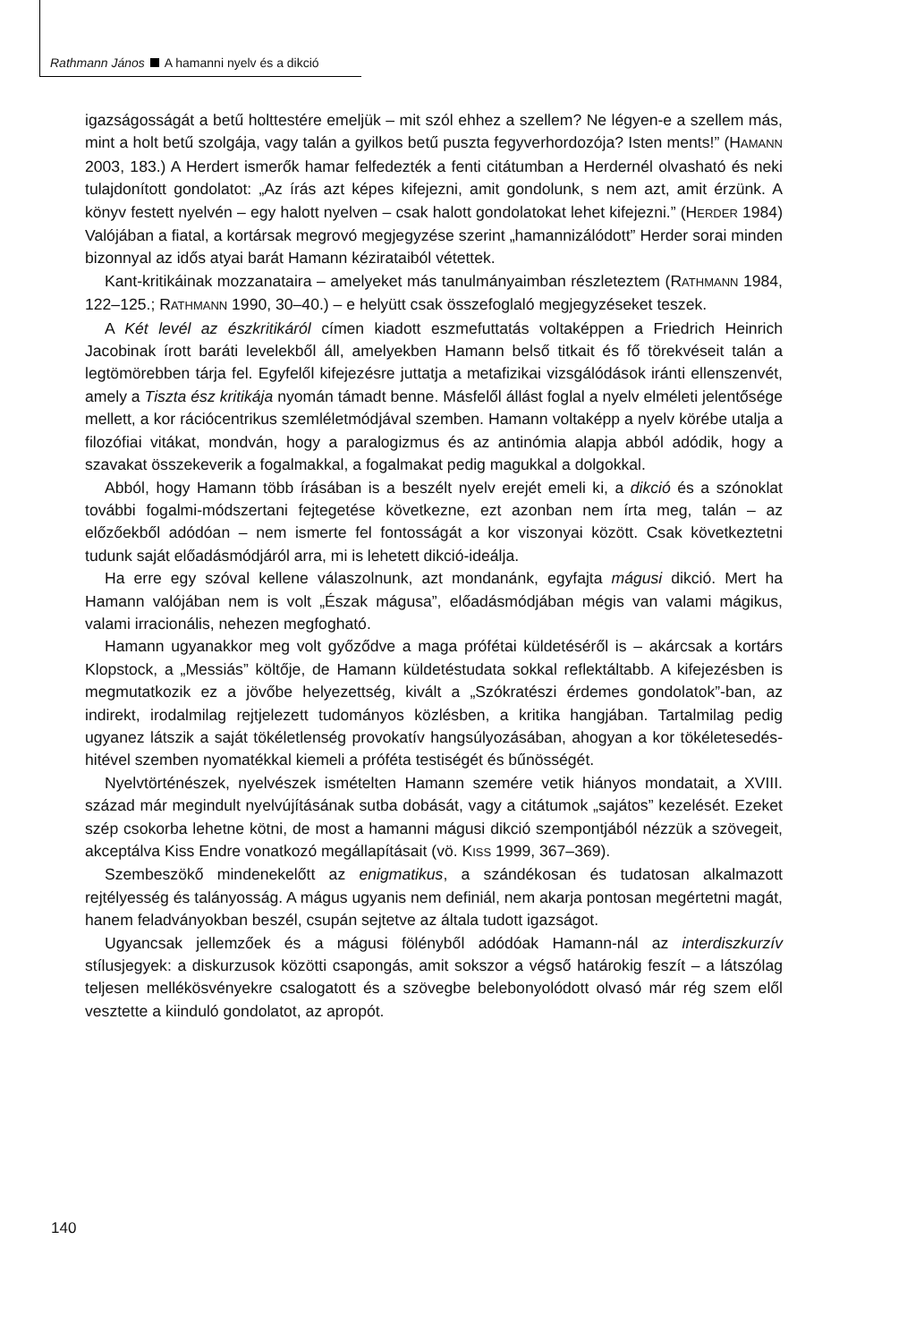Rathmann János A hamanni nyelv és a dikció
igazságosságát a betű holttestére emeljük – mit szól ehhez a szellem? Ne légyen-e a szellem más, mint a holt betű szolgája, vagy talán a gyilkos betű puszta fegyverhordozója? Isten ments!” (HAMANN 2003, 183.) A Herdert ismerők hamar felfedezték a fenti citátumban a Herdernél olvasható és neki tulajdonított gondolatot: „Az írás azt képes kifejezni, amit gondolunk, s nem azt, amit érzünk. A könyv festett nyelvén – egy halott nyelven – csak halott gondolatokat lehet kifejezni.” (HERDER 1984) Valójában a fiatal, a kortársak megrovó megjegyzése szerint „hamannizálódott” Herder sorai minden bizonnyal az idős atyai barát Hamann kézirataiból vétettek.
Kant-kritikáinak mozzanataira – amelyeket más tanulmányaimban részleteztem (RATHMANN 1984, 122–125.; RATHMANN 1990, 30–40.) – e helyütt csak összefoglaló megjegyzéseket teszek.
A Két levél az észkritikáról címen kiadott eszmefuttatás voltaképpen a Friedrich Heinrich Jacobinak írott baráti levelekből áll, amelyekben Hamann belső titkait és fő törekvéseit talán a legtömörebben tárja fel. Egyfelől kifejezésre juttatja a metafizikai vizsgálódások iránti ellenszenvét, amely a Tiszta ész kritikája nyomán támadt benne. Másfelől állást foglal a nyelv elméleti jelentősége mellett, a kor rációcentrikus szemléletmódjával szemben. Hamann voltaképp a nyelv körébe utalja a filozófiai vitákat, mondván, hogy a paralogizmus és az antinómia alapja abból adódik, hogy a szavakat összekeverik a fogalmakkal, a fogalmakat pedig magukkal a dolgokkal.
Abból, hogy Hamann több írásában is a beszélt nyelv erejét emeli ki, a dikció és a szónoklat további fogalmi-módszertani fejtegetése következne, ezt azonban nem írta meg, talán – az előzőekből adódóan – nem ismerte fel fontosságát a kor viszonyai között. Csak következtetni tudunk saját előadásmódjáról arra, mi is lehetett dikció-ideálja.
Ha erre egy szóval kellene válaszolnunk, azt mondanánk, egyfajta mágusi dikció. Mert ha Hamann valójában nem is volt „Észak mágusa”, előadásmódjában mégis van valami mágikus, valami irracionális, nehezen megfogható.
Hamann ugyanakkor meg volt győződve a maga prófétai küldetéséről is – akárcsak a kortárs Klopstock, a „Messiás” költője, de Hamann küldetéstudata sokkal reflektáltabb. A kifejezésben is megmutatkozik ez a jövőbe helyezettség, kivált a „Szókratészi érdemes gondolatok”-ban, az indirekt, irodalmilag rejtjelezett tudományos közlésben, a kritika hangjában. Tartalmilag pedig ugyanez látszik a saját tökéletlenség provokatív hangsúlyozásában, ahogyan a kor tökéletesedés-hitével szemben nyomatékkal kiemeli a próféta testiségét és bűnösségét.
Nyelvtörténészek, nyelvészek ismételten Hamann szemére vetik hiányos mondatait, a XVIII. század már megindult nyelvújításának sutba dobását, vagy a citátumok „sajátos” kezelését. Ezeket szép csokorba lehetne kötni, de most a hamanni mágusi dikció szempontjából nézzük a szövegeit, akceptálva Kiss Endre vonatkozó megállapításait (vö. KISS 1999, 367–369).
Szembeszökő mindenekelőtt az enigmatikus, a szándékosan és tudatosan alkalmazott rejtélyesség és talányosság. A mágus ugyanis nem definiál, nem akarja pontosan megértetni magát, hanem feladványokban beszél, csupán sejtetve az általa tudott igazságot.
Ugyancsak jellemzőek és a mágusi fölényből adódóak Hamann-nál az interdiszkurzív stílusjegyek: a diskurzusok közötti csapongás, amit sokszor a végső határokig feszít – a látszólag teljesen mellékösvényekre csalogatott és a szövegbe belebonyolódott olvasó már rég szem elől vesztette a kiinduló gondolatot, az apropót.
140